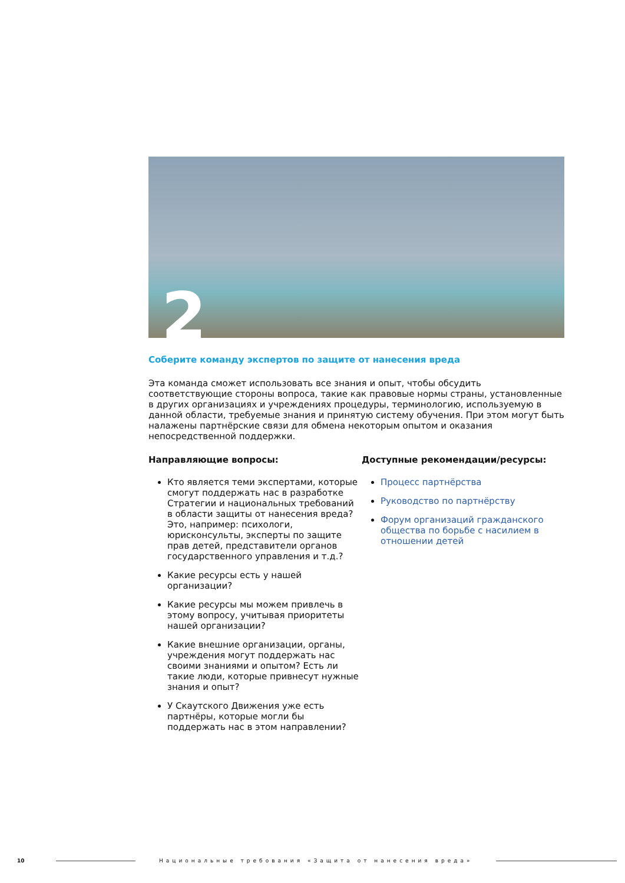2
Соберите команду экспертов по защите от нанесения вреда
Эта команда сможет использовать все знания и опыт, чтобы обсудить соответствующие стороны вопроса, такие как правовые нормы страны, установленные в других организациях и учреждениях процедуры, терминологию, используемую в данной области, требуемые знания и принятую систему обучения. При этом могут быть налажены партнёрские связи для обмена некоторым опытом и оказания непосредственной поддержки.
Направляющие вопросы:
Кто является теми экспертами, которые смогут поддержать нас в разработке Стратегии и национальных требований в области защиты от нанесения вреда? Это, например: психологи, юрисконсульты, эксперты по защите прав детей, представители органов государственного управления и т.д.?
Какие ресурсы есть у нашей организации?
Какие ресурсы мы можем привлечь в этому вопросу, учитывая приоритеты нашей организации?
Какие внешние организации, органы, учреждения могут поддержать нас своими знаниями и опытом? Есть ли такие люди, которые привнесут нужные знания и опыт?
У Скаутского Движения уже есть партнёры, которые могли бы поддержать нас в этом направлении?
Доступные рекомендации/ресурсы:
Процесс партнёрства
Руководство по партнёрству
Форум организаций гражданского общества по борьбе с насилием в отношении детей
10
Национальные требования «Защита от нанесения вреда»